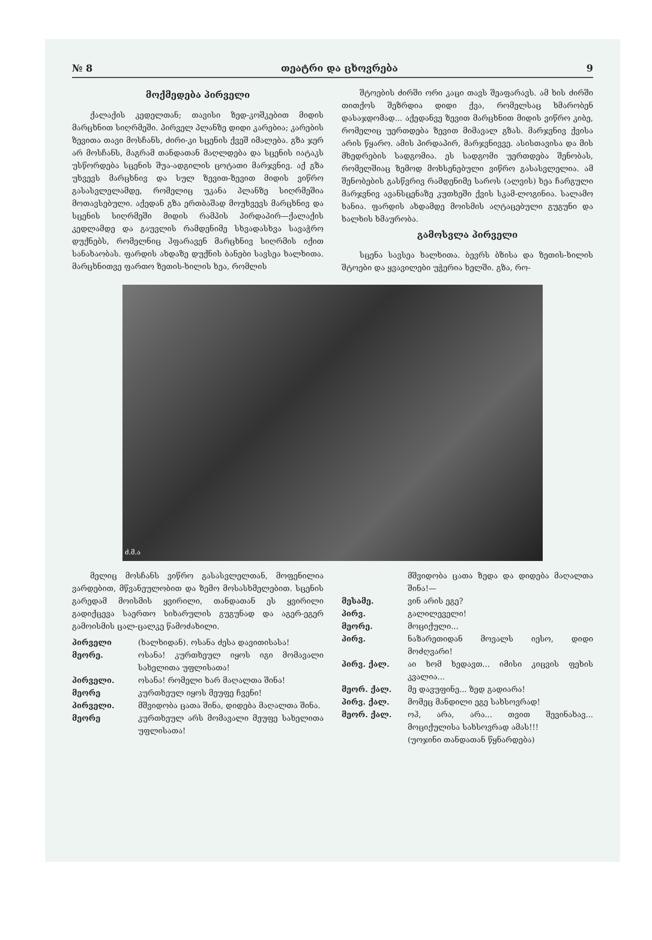№ 8 თეატრი და ცხოვრება 9
მოქმედება პირველი
ქალაქის კედელთან; თავისი ზედ-კოშკებით მიდის მარცხნით სიღრმეში. პირველ პლანზე დიდი კარებია; კარების ზევითა თავი მოსჩანს, ძირი-კი სცენის ქვეშ იმალება. გზა ჯერ არ მოსჩანს, მაგრამ თანდათან მაღლდება და სცენის იატაკს უსწორდება სცენის შუა-ადგილის ცოტათი მარჯვნივ. აქ გზა უხვევს მარცხნივ და სულ ზევით-ზევით მიდის ვიწრო გასასვლელამდე, რომელიც უკანა პლანზე სიღრმეშია მოთავსებული. აქედან გზა ერთბაშად მოუხვევს მარცხნივ და სცენის სიღრმეში მიდის რამპის პირდაპირ—ქალაქის კედლამდე და გაუვლის რამდენიმე სხვადასხვა სავაჭრო დუქნებს, რომელნიც ჰფარავენ მარცხნივ სიღრმის იქით სანახაობას. ფარდის ახდაზე დუქნის ბანები სავსეა ხალხითა. მარცხნითვე ფართო ზეთის-ხილის ხეა, რომლის
შტოების ძირში ორი კაცი თავს შეაფარავს. ამ ხის ძირში თითქოს შეზრდია დიდი ქვა, რომელსაც ხმარობენ დასაჯდომად... აქედანვე ზევით მარცხნით მიდის ვიწრო კიბე, რომელიც უერთდება ზევით მიმავალ გზას. მარჯვნივ ქვისა არის წყარო. ამის პირდაპირ, მარჯვნივვე. ასისთავისა და მის მხედრების სადგომია. ეს სადგომი უერთდება შენობას, რომელშიაც ზემოდ მოხსენებული ვიწრო გასასვლელია. ამ შენობების გასწვრივ რამდენიმე საროს (ალვის) ხეა ჩარგული მარჯვნივ ავანსცენაზე კუთხეში ქვის სკამ-ლოგინია. სალამო ხანია. ფარდის ახდამდე მოისმის აღტაცებული გუგუნი და ხალხის ხმაურობა.
გამოსვლა პირველი
სცენა სავსეა ხალხითა. ბევრს ბზისა და ზეთის-ხილის შტოები და ყვავილები უჭერია ხელში. გზა, რო-
ძ.მ.ა
მელიც მოსჩანს ვიწრო გასასვლელთან, მოფენილია ვარდებით, მწვანეულობით და ზემო მოსასხმელებით. სცენის გარედამ მოისმის ყვირილი, თანდათან ეს ყვირილი გადიქცევა საერთო სიხარულის გუგუნად და აგერ-ეგერ გამოისმის ცალ-ცალკე წამოძახილი.
პირველი (ხალხიდან). ოსანა ძესა დავითისასა!
მეორე. ოსანა! კურთხეულ იყოს იგი მომავალი სახელითა უფლისათა!
პირველი. ოსანა! რომელი ხარ მაღალთა შინა!
მეორე კურთხეულ იყოს მეუფე ჩვენი!
პირველი. მშვიდობა ცათა შინა, დიდება მაღალთა შინა.
მეორე კურთხეულ არს მომავალი მეუფე სახელითა უფლისათა!
მშვიდობა ცათა ზედა და დიდება მაღალთა შინა!—
მესამე. ვინ არის ეგე?
პირვ. გალილეველი!
მეორე. მოციქული...
პირვ. ნაზარეთიდან მოვალს იესო, დიდი მოძღვარი!
პირვ. ქალ. აი ხომ ხედავთ... იმისი კიცვის ფეხის კვალია...
მეორ. ქალ. მე დავუფინე... ზედ გადიარა!
პირვ. ქალ. მომეც მანდილი ეგე სახსოვრად!
მეორ. ქალ. ოჰ, არა, არა... თვით შევინახავ... მოციქულისა სახსოვრად ამას!!!
(უოჯინი თანდათან წყნარდება)